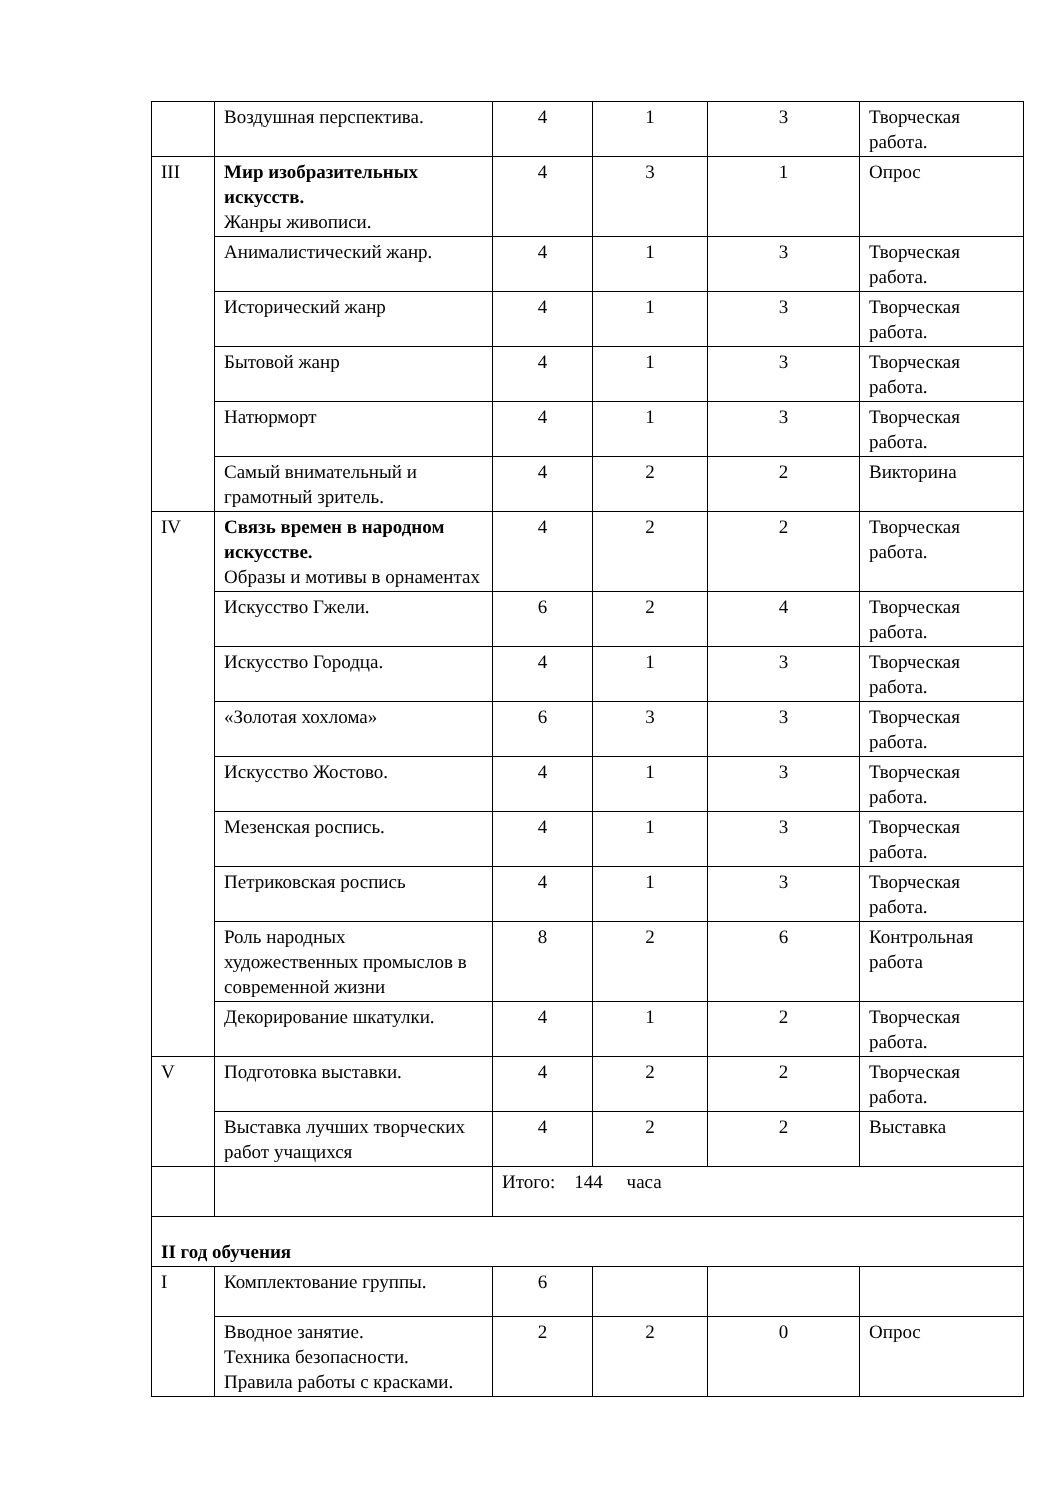| | Воздушная перспектива. | 4 | 1 | 3 | Творческая работа. |
| III | Мир изобразительных искусств. Жанры живописи. | 4 | 3 | 1 | Опрос |
| | Анималистический жанр. | 4 | 1 | 3 | Творческая работа. |
| | Исторический жанр | 4 | 1 | 3 | Творческая работа. |
| | Бытовой жанр | 4 | 1 | 3 | Творческая работа. |
| | Натюрморт | 4 | 1 | 3 | Творческая работа. |
| | Самый внимательный и грамотный зритель. | 4 | 2 | 2 | Викторина |
| IV | Связь времен в народном искусстве. Образы и мотивы в орнаментах | 4 | 2 | 2 | Творческая работа. |
| | Искусство Гжели. | 6 | 2 | 4 | Творческая работа. |
| | Искусство Городца. | 4 | 1 | 3 | Творческая работа. |
| | «Золотая хохлома» | 6 | 3 | 3 | Творческая работа. |
| | Искусство Жостово. | 4 | 1 | 3 | Творческая работа. |
| | Мезенская роспись. | 4 | 1 | 3 | Творческая работа. |
| | Петриковская роспись | 4 | 1 | 3 | Творческая работа. |
| | Роль народных художественных промыслов в современной жизни | 8 | 2 | 6 | Контрольная работа |
| | Декорирование шкатулки. | 4 | 1 | 2 | Творческая работа. |
| V | Подготовка выставки. | 4 | 2 | 2 | Творческая работа. |
| | Выставка лучших творческих работ учащихся | 4 | 2 | 2 | Выставка |
| | | Итого: 144 часа | | | |
| II год обучения | | | | | |
| I | Комплектование группы. | 6 | | | |
| | Вводное занятие. Техника безопасности. Правила работы с красками. | 2 | 2 | 0 | Опрос |